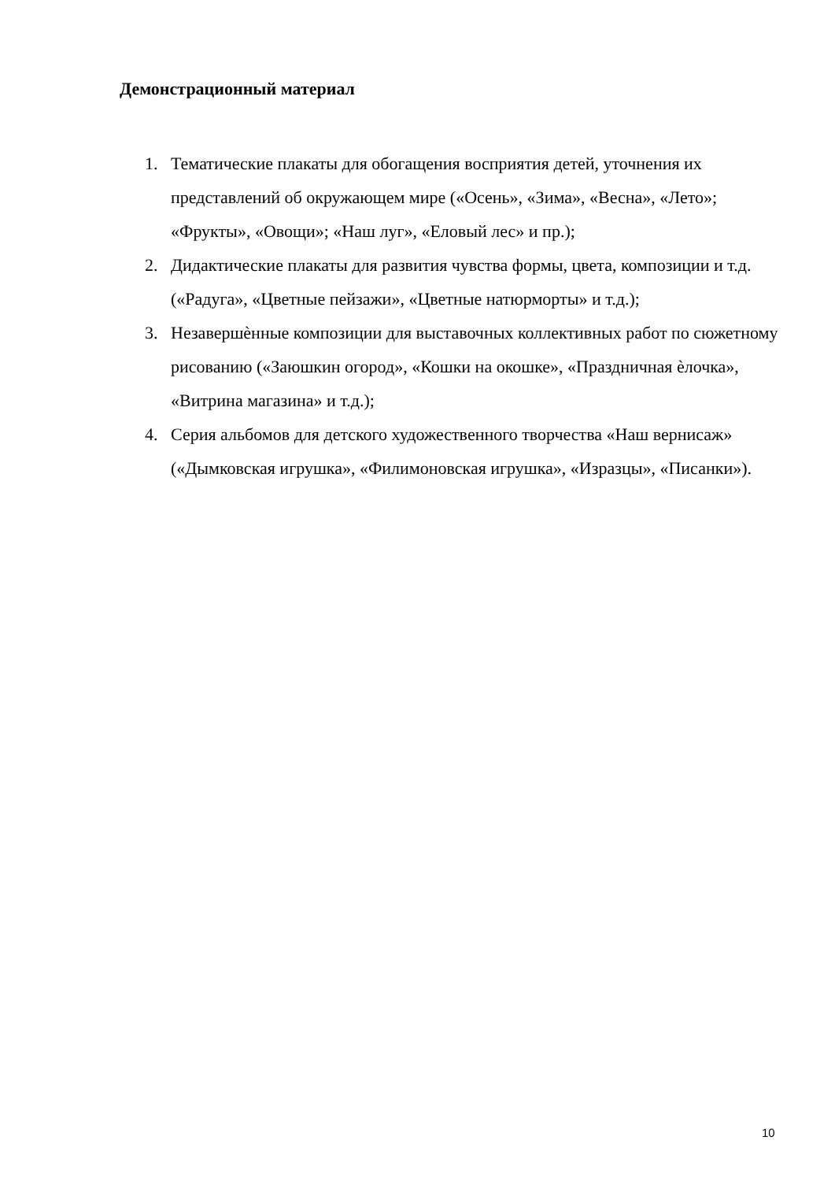Демонстрационный материал
1. Тематические плакаты для обогащения восприятия детей, уточнения их представлений об окружающем мире («Осень», «Зима», «Весна», «Лето»; «Фрукты», «Овощи»; «Наш луг», «Еловый лес» и пр.);
2. Дидактические плакаты для развития чувства формы, цвета, композиции и т.д. («Радуга», «Цветные пейзажи», «Цветные натюрморты» и т.д.);
3. Незавершѐнные композиции для выставочных коллективных работ по сюжетному рисованию («Заюшкин огород», «Кошки на окошке», «Праздничная ѐлочка», «Витрина магазина» и т.д.);
4. Серия альбомов для детского художественного творчества «Наш вернисаж» («Дымковская игрушка», «Филимоновская игрушка», «Изразцы», «Писанки»).
10